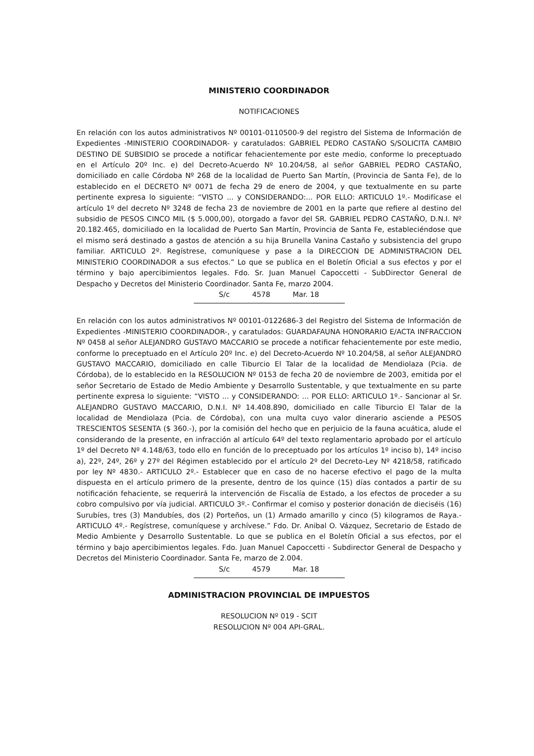MINISTERIO COORDINADOR
NOTIFICACIONES
En relación con los autos administrativos Nº 00101-0110500-9 del registro del Sistema de Información de Expedientes -MINISTERIO COORDINADOR- y caratulados: GABRIEL PEDRO CASTAÑO S/SOLICITA CAMBIO DESTINO DE SUBSIDIO se procede a notificar fehacientemente por este medio, conforme lo preceptuado en el Artículo 20º Inc. e) del Decreto-Acuerdo Nº 10.204/58, al señor GABRIEL PEDRO CASTAÑO, domiciliado en calle Córdoba Nº 268 de la localidad de Puerto San Martín, (Provincia de Santa Fe), de lo establecido en el DECRETO Nº 0071 de fecha 29 de enero de 2004, y que textualmente en su parte pertinente expresa lo siguiente: “VISTO ... y CONSIDERANDO:... POR ELLO: ARTICULO 1º.- Modifícase el artículo 1º del decreto Nº 3248 de fecha 23 de noviembre de 2001 en la parte que refiere al destino del subsidio de PESOS CINCO MIL ($ 5.000,00), otorgado a favor del SR. GABRIEL PEDRO CASTAÑO, D.N.I. Nº 20.182.465, domiciliado en la localidad de Puerto San Martín, Provincia de Santa Fe, estableciéndose que el mismo será destinado a gastos de atención a su hija Brunella Vanina Castaño y subsistencia del grupo familiar. ARTICULO 2º. Regístrese, comuníquese y pase a la DIRECCION DE ADMINISTRACION DEL MINISTERIO COORDINADOR a sus efectos.” Lo que se publica en el Boletín Oficial a sus efectos y por el término y bajo apercibimientos legales. Fdo. Sr. Juan Manuel Capoccetti - SubDirector General de Despacho y Decretos del Ministerio Coordinador. Santa Fe, marzo 2004.
S/c 4578 Mar. 18
En relación con los autos administrativos Nº 00101-0122686-3 del Registro del Sistema de Información de Expedientes -MINISTERIO COORDINADOR-, y caratulados: GUARDAFAUNA HONORARIO E/ACTA INFRACCION Nº 0458 al señor ALEJANDRO GUSTAVO MACCARIO se procede a notificar fehacientemente por este medio, conforme lo preceptuado en el Artículo 20º Inc. e) del Decreto-Acuerdo Nº 10.204/58, al señor ALEJANDRO GUSTAVO MACCARIO, domiciliado en calle Tiburcio El Talar de la localidad de Mendiolaza (Pcia. de Córdoba), de lo establecido en la RESOLUCION Nº 0153 de fecha 20 de noviembre de 2003, emitida por el señor Secretario de Estado de Medio Ambiente y Desarrollo Sustentable, y que textualmente en su parte pertinente expresa lo siguiente: “VISTO ... y CONSIDERANDO: ... POR ELLO: ARTICULO 1º.- Sancionar al Sr. ALEJANDRO GUSTAVO MACCARIO, D.N.I. Nº 14.408.890, domiciliado en calle Tiburcio El Talar de la localidad de Mendiolaza (Pcia. de Córdoba), con una multa cuyo valor dinerario asciende a PESOS TRESCIENTOS SESENTA ($ 360.-), por la comisión del hecho que en perjuicio de la fauna acuática, alude el considerando de la presente, en infracción al artículo 64º del texto reglamentario aprobado por el artículo 1º del Decreto Nº 4.148/63, todo ello en función de lo preceptuado por los artículos 1º inciso b), 14º inciso a), 22º, 24º, 26º y 27º del Régimen establecido por el artículo 2º del Decreto-Ley Nº 4218/58, ratificado por ley Nº 4830.- ARTICULO 2º.- Establecer que en caso de no hacerse efectivo el pago de la multa dispuesta en el artículo primero de la presente, dentro de los quince (15) días contados a partir de su notificación fehaciente, se requerirá la intervención de Fiscalía de Estado, a los efectos de proceder a su cobro compulsivo por vía judicial. ARTICULO 3º.- Confirmar el comiso y posterior donación de dieciséis (16) Surubíes, tres (3) Mandubíes, dos (2) Porteños, un (1) Armado amarillo y cinco (5) kilogramos de Raya.- ARTICULO 4º.- Regístrese, comuníquese y archívese.” Fdo. Dr. Anibal O. Vázquez, Secretario de Estado de Medio Ambiente y Desarrollo Sustentable. Lo que se publica en el Boletín Oficial a sus efectos, por el término y bajo apercibimientos legales. Fdo. Juan Manuel Capoccetti - Subdirector General de Despacho y Decretos del Ministerio Coordinador. Santa Fe, marzo de 2.004.
S/c 4579 Mar. 18
ADMINISTRACION PROVINCIAL DE IMPUESTOS
RESOLUCION Nº 019 - SCIT
RESOLUCION Nº 004 API-GRAL.